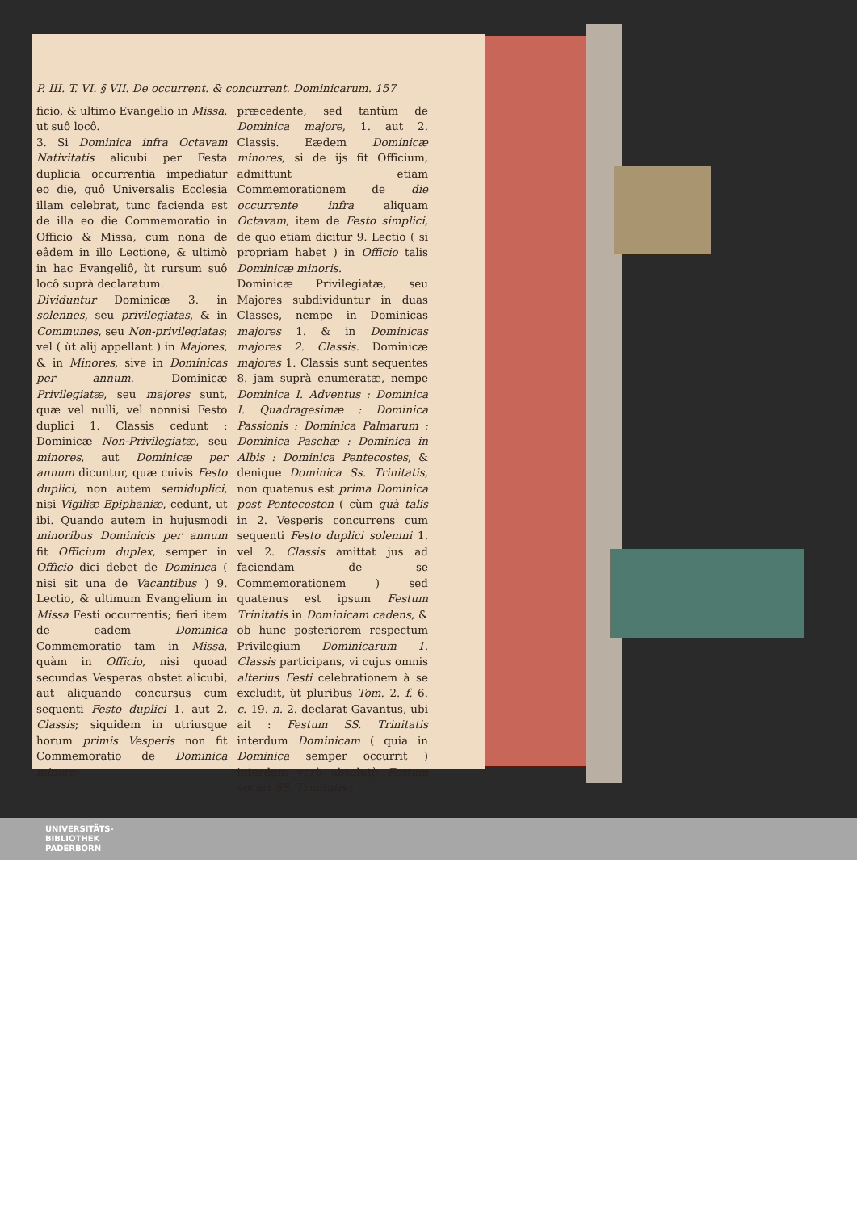P. III. T. VI. § VII. De occurrent. & concurrent. Dominicarum. 157
ficio, & ultimo Evangelio in Missa, ut suô locô.
3. Si Dominica infra Octavam Nativitatis alicubi per Festa duplicia occurrentia impediatur eo die, quô Universalis Ecclesia illam celebrat, tunc facienda est de illa eo die Commemoratio in Officio & Missa, cum nona de eâdem in illo Lectione, & ultimò in hac Evangeliô, ùt rursum suô locô suprà declaratum.
Dividuntur Dominicæ 3. in solennes, seu privilegiatas, & in Communes, seu Non-privilegiatas; vel ( ùt alij appellant ) in Majores, & in Minores, sive in Dominicas per annum. Dominicæ Privilegiatæ, seu majores sunt, quæ vel nulli, vel nonnisi Festo duplici 1. Classis cedunt : Dominicæ Non-Privilegiatæ, seu minores, aut Dominicæ per annum dicuntur, quæ cuivis Festo duplici, non autem semiduplici, nisi Vigiliæ Epiphaniæ, cedunt, ut ibi. Quando autem in hujusmodi minoribus Dominicis per annum fit Officium duplex, semper in Officio dici debet de Dominica ( nisi sit una de Vacantibus ) 9. Lectio, & ultimum Evangelium in Missa Festi occurrentis; fieri item de eadem Dominica Commemoratio tam in Missa, quàm in Officio, nisi quoad secundas Vesperas obstet alicubi, aut aliquando concursus cum sequenti Festo duplici 1. aut 2. Classis; siquidem in utriusque horum primis Vesperis non fit Commemoratio de Dominica minore
præcedente, sed tantùm de Dominica majore, 1. aut 2. Classis. Eædem Dominicæ minores, si de ijs fit Officium, admittunt etiam Commemorationem de die occurrente infra aliquam Octavam, item de Festo simplici, de quo etiam dicitur 9. Lectio ( si propriam habet ) in Officio talis Dominicæ minoris.
Dominicæ Privilegiatæ, seu Majores subdividuntur in duas Classes, nempe in Dominicas majores 1. & in Dominicas majores 2. Classis. Dominicæ majores 1. Classis sunt sequentes 8. jam suprà enumeratæ, nempe Dominica I. Adventus : Dominica I. Quadragesimæ : Dominica Passionis : Dominica Palmarum : Dominica Paschæ : Dominica in Albis : Dominica Pentecostes, & denique Dominica Ss. Trinitatis, non quatenus est prima Dominica post Pentecosten ( cùm quà talis in 2. Vesperis concurrens cum sequenti Festo duplici solemni 1. vel 2. Classis amittat jus ad faciendam de se Commemorationem ) sed quatenus est ipsum Festum Trinitatis in Dominicam cadens, & ob hunc posteriorem respectum Privilegium Dominicarum 1. Classis participans, vi cujus omnis alterius Festi celebrationem à se excludit, ùt pluribus Tom. 2. f. 6. c. 19. n. 2. declarat Gavantus, ubi ait : Festum SS. Trinitatis interdum Dominicam ( quia in Dominica semper occurrit ) interdum verò absolutè Festum vocari SS. Trinitatis ;
UNIVERSITÄTS-
BIBLIOTHEK
PADERBORN